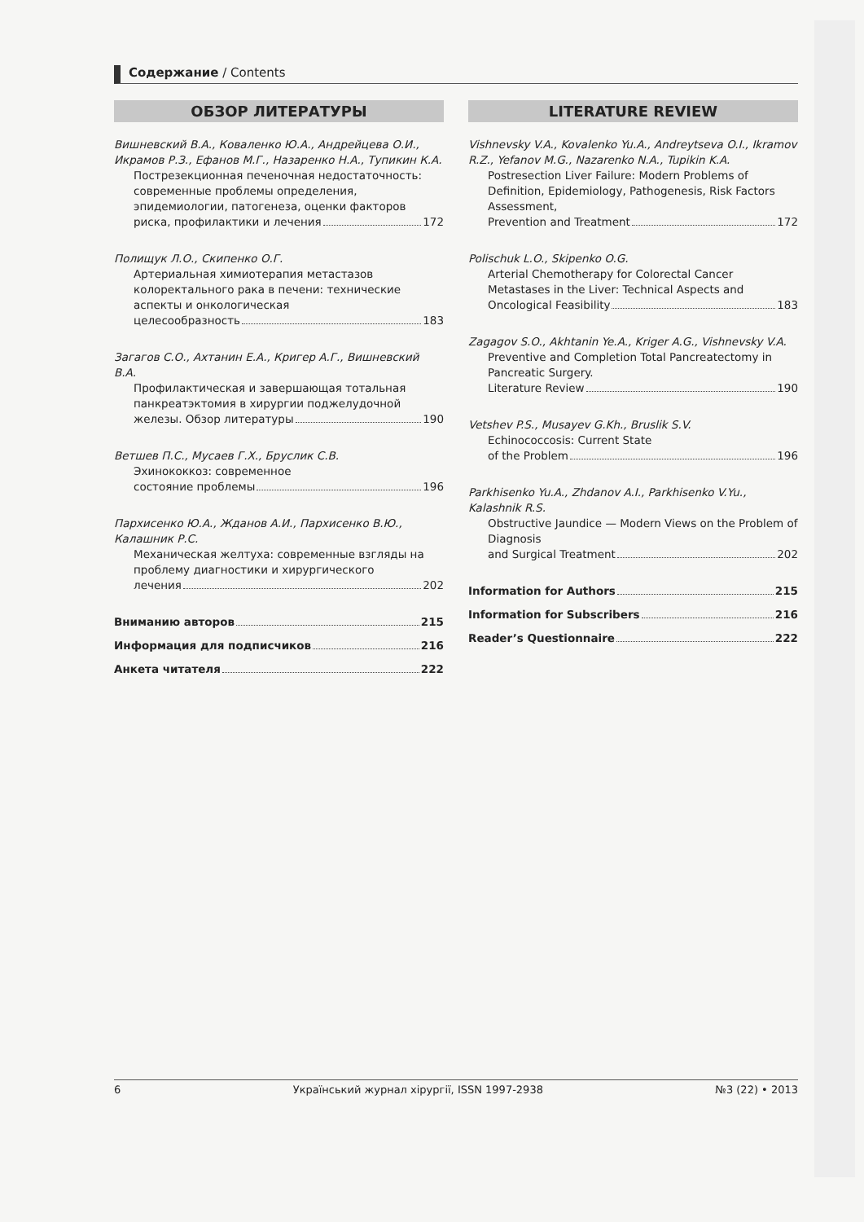Содержание / Contents
ОБЗОР ЛИТЕРАТУРЫ
Вишневский В.А., Коваленко Ю.А., Андрейцева О.И., Икрамов Р.З., Ефанов М.Г., Назаренко Н.А., Тупикин К.А.
Пострезекционная печеночная недостаточность: современные проблемы определения, эпидемиологии, патогенеза, оценки факторов
риска, профилактики и лечения 172
Полищук Л.О., Скипенко О.Г.
Артериальная химиотерапия метастазов колоректального рака в печени: технические аспекты и онкологическая
целесообразность 183
Загагов С.О., Ахтанин Е.А., Кригер А.Г., Вишневский В.А.
Профилактическая и завершающая тотальная панкреатэктомия в хирургии поджелудочной
железы. Обзор литературы 190
Ветшев П.С., Мусаев Г.Х., Бруслик С.В.
Эхинококкоз: современное
состояние проблемы 196
Пархисенко Ю.А., Жданов А.И., Пархисенко В.Ю., Калашник Р.С.
Механическая желтуха: современные взгляды на проблему диагностики и хирургического
лечения 202
Вниманию авторов 215
Информация для подписчиков 216
Анкета читателя 222
LITERATURE REVIEW
Vishnevsky V.A., Kovalenko Yu.A., Andreytseva O.I., Ikramov R.Z., Yefanov M.G., Nazarenko N.A., Tupikin K.A.
Postresection Liver Failure: Modern Problems of Definition, Epidemiology, Pathogenesis, Risk Factors Assessment,
Prevention and Treatment 172
Polischuk L.O., Skipenko O.G.
Arterial Chemotherapy for Colorectal Cancer Metastases in the Liver: Technical Aspects and
Oncological Feasibility 183
Zagagov S.O., Akhtanin Ye.A., Kriger A.G., Vishnevsky V.A.
Preventive and Completion Total Pancreatectomy in Pancreatic Surgery.
Literature Review 190
Vetshev P.S., Musayev G.Kh., Bruslik S.V.
Echinococcosis: Current State
of the Problem 196
Parkhisenko Yu.A., Zhdanov A.I., Parkhisenko V.Yu., Kalashnik R.S.
Obstructive Jaundice — Modern Views on the Problem of Diagnosis
and Surgical Treatment 202
Information for Authors 215
Information for Subscribers 216
Reader’s Questionnaire 222
6 Український журнал хірургії, ISSN 1997-2938 №3 (22) • 2013